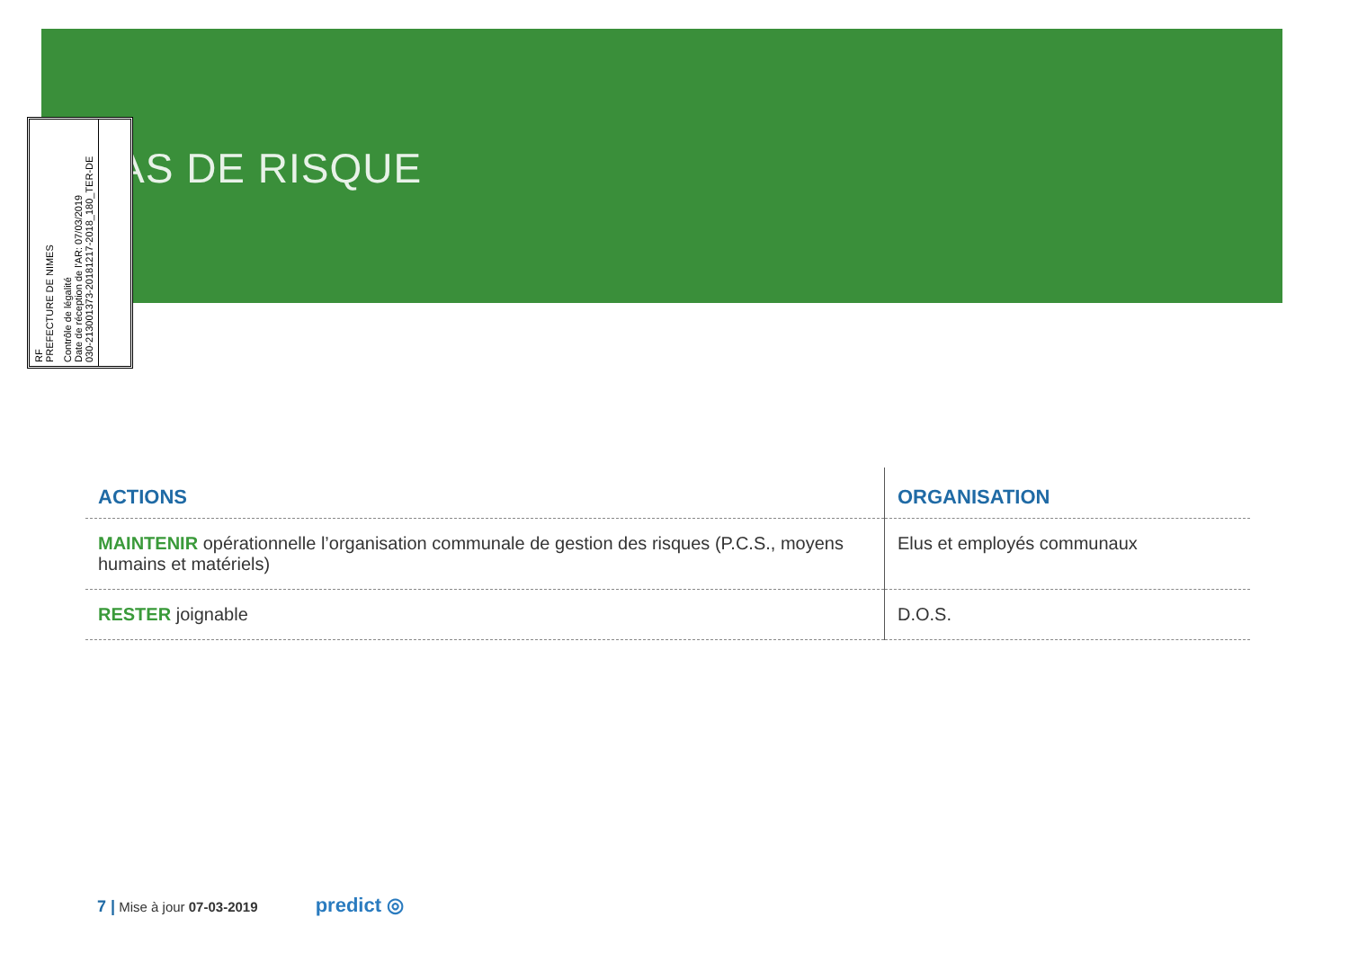AS DE RISQUE
RF
PREFECTURE DE NIMES
Contrôle de légalité
Date de réception de l'AR: 07/03/2019
030-213001373-20181217-2018_180_TER-DE
| ACTIONS | ORGANISATION |
| --- | --- |
| MAINTENIR opérationnelle l’organisation communale de gestion des risques (P.C.S., moyens humains et matériels) | Elus et employés communaux |
| RESTER joignable | D.O.S. |
7 | Mise à jour 07-03-2019 predict ◎